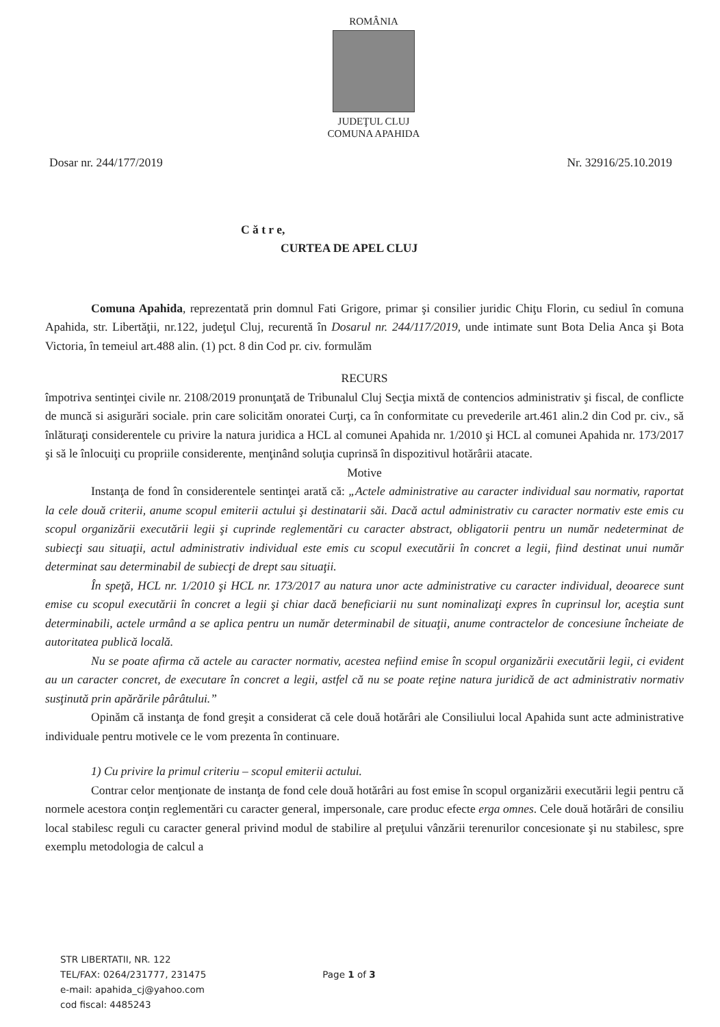ROMÂNIA
JUDEŢUL CLUJ
COMUNA APAHIDA
Dosar nr. 244/177/2019 Nr. 32916/25.10.2019
C ă t r e,
CURTEA DE APEL CLUJ
Comuna Apahida, reprezentată prin domnul Fati Grigore, primar şi consilier juridic Chiţu Florin, cu sediul în comuna Apahida, str. Libertăţii, nr.122, judeţul Cluj, recurentă în Dosarul nr. 244/117/2019, unde intimate sunt Bota Delia Anca şi Bota Victoria, în temeiul art.488 alin. (1) pct. 8 din Cod pr. civ. formulăm
RECURS
împotriva sentinţei civile nr. 2108/2019 pronunţată de Tribunalul Cluj Secţia mixtă de contencios administrativ şi fiscal, de conflicte de muncă si asigurări sociale. prin care solicităm onoratei Curţi, ca în conformitate cu prevederile art.461 alin.2 din Cod pr. civ., să înlăturaţi considerentele cu privire la natura juridica a HCL al comunei Apahida nr. 1/2010 şi HCL al comunei Apahida nr. 173/2017 şi să le înlocuiţi cu propriile considerente, menţinând soluţia cuprinsă în dispozitivul hotărârii atacate.
Motive
Instanţa de fond în considerentele sentinţei arată că: „Actele administrative au caracter individual sau normativ, raportat la cele două criterii, anume scopul emiterii actului şi destinatarii săi. Dacă actul administrativ cu caracter normativ este emis cu scopul organizării executării legii şi cuprinde reglementări cu caracter abstract, obligatorii pentru un număr nedeterminat de subiecţi sau situaţii, actul administrativ individual este emis cu scopul executării în concret a legii, fiind destinat unui număr determinat sau determinabil de subiecţi de drept sau situaţii.
În speţă, HCL nr. 1/2010 şi HCL nr. 173/2017 au natura unor acte administrative cu caracter individual, deoarece sunt emise cu scopul executării în concret a legii şi chiar dacă beneficiarii nu sunt nominalizaţi expres în cuprinsul lor, aceştia sunt determinabili, actele urmând a se aplica pentru un număr determinabil de situaţii, anume contractelor de concesiune încheiate de autoritatea publică locală.
Nu se poate afirma că actele au caracter normativ, acestea nefiind emise în scopul organizării executării legii, ci evident au un caracter concret, de executare în concret a legii, astfel că nu se poate reţine natura juridică de act administrativ normativ susţinută prin apărările pârâtului.”
Opinăm că instanţa de fond greşit a considerat că cele două hotărâri ale Consiliului local Apahida sunt acte administrative individuale pentru motivele ce le vom prezenta în continuare.
1) Cu privire la primul criteriu – scopul emiterii actului.
Contrar celor menţionate de instanţa de fond cele două hotărâri au fost emise în scopul organizării executării legii pentru că normele acestora conţin reglementări cu caracter general, impersonale, care produc efecte erga omnes. Cele două hotărâri de consiliu local stabilesc reguli cu caracter general privind modul de stabilire al preţului vânzării terenurilor concesionate şi nu stabilesc, spre exemplu metodologia de calcul a
STR LIBERTATII, NR. 122
TEL/FAX: 0264/231777, 231475
e-mail: apahida_cj@yahoo.com
cod fiscal: 4485243
Page 1 of 3